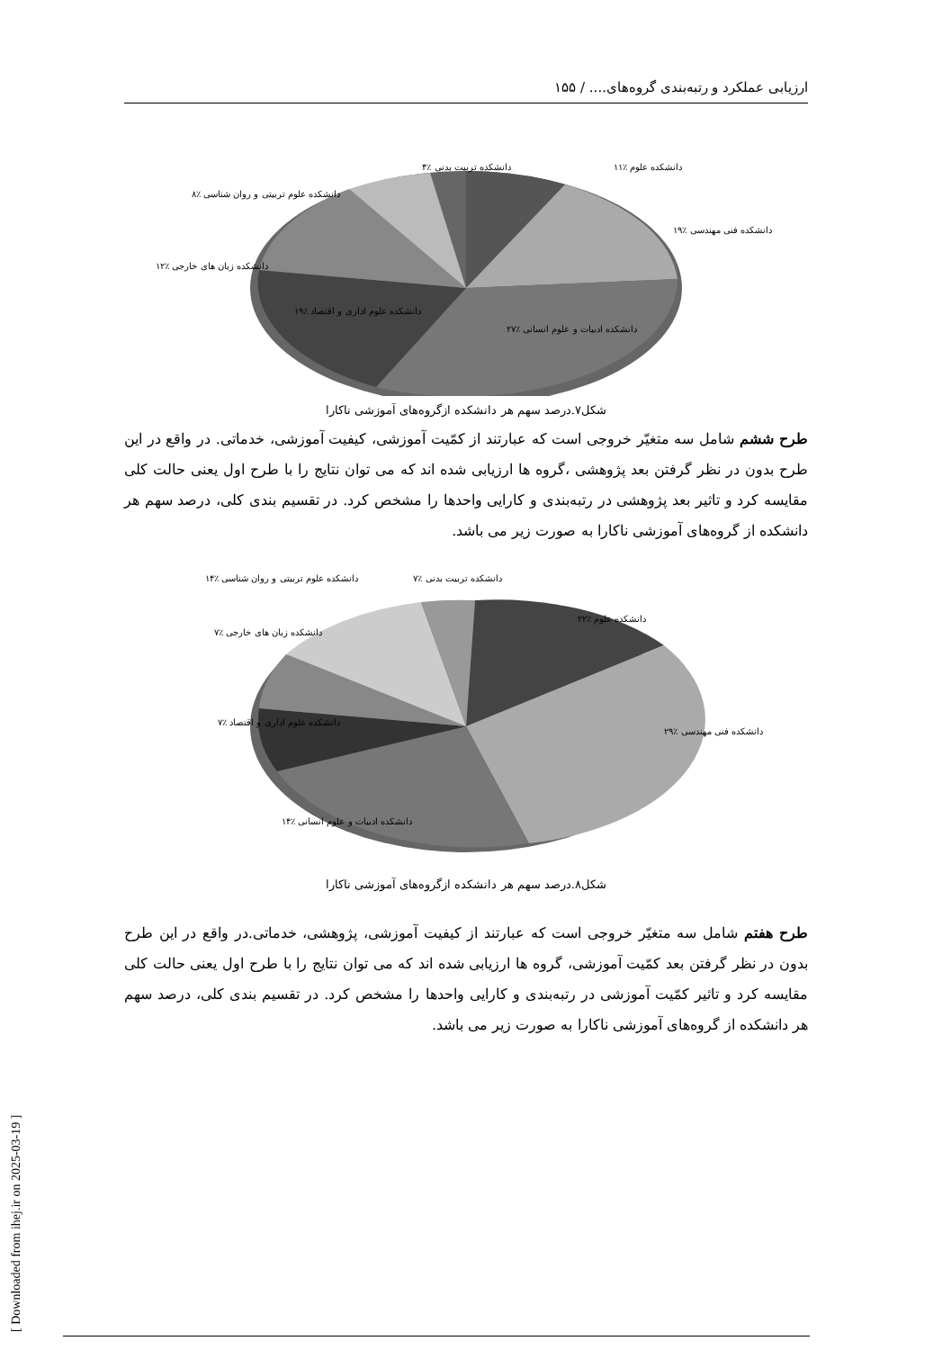ارزیابی عملکرد و رتبه‌بندی گروه‌های.... / ۱۵۵
[ Downloaded from ihej.ir on 2025-03-19 ]
دانشکده علوم ٪۱۱
دانشکده فنی مهندسی ٪۱۹
دانشکده ادبیات و علوم انسانی ٪۲۷
دانشکده علوم اداری و اقتصاد ٪۱۹
دانشکده زبان های خارجی ٪۱۲
دانشکده علوم تربیتی و روان شناسی ٪۸
دانشکده تربیت بدنی ٪۴
شکل۷.درصد سهم هر دانشکده ازگروه‌های آموزشی ناکارا
طرح ششم شامل سه متغیّر خروجی است که عبارتند از کمّیت آموزشی، کیفیت آموزشی، خدماتی. در واقع در این طرح بدون در نظر گرفتن بعد پژوهشی ،گروه ها ارزیابی شده اند که می توان نتایج را با طرح اول یعنی حالت کلی مقایسه کرد و تاثیر بعد پژوهشی در رتبه‌بندی و کارایی واحدها را مشخص کرد. در تقسیم بندی کلی، درصد سهم هر دانشکده از گروه‌های آموزشی ناکارا به صورت زیر می باشد.
دانشکده علوم ٪۲۲
دانشکده فنی مهندسی ٪۲۹
دانشکده ادبیات و علوم انسانی ٪۱۴
دانشکده علوم اداری و اقتصاد ٪۷
دانشکده زبان های خارجی ٪۷
دانشکده علوم تربیتی و روان شناسی ٪۱۴ دانشکده تربیت بدنی ٪۷
شکل۸.درصد سهم هر دانشکده ازگروه‌های آموزشی ناکارا
طرح هفتم شامل سه متغیّر خروجی است که عبارتند از کیفیت آموزشی، پژوهشی، خدماتی.در واقع در این طرح بدون در نظر گرفتن بعد کمّیت آموزشی، گروه ها ارزیابی شده اند که می توان نتایج را با طرح اول یعنی حالت کلی مقایسه کرد و تاثیر کمّیت آموزشی در رتبه‌بندی و کارایی واحدها را مشخص کرد. در تقسیم بندی کلی، درصد سهم هر دانشکده از گروه‌های آموزشی ناکارا به صورت زیر می باشد.